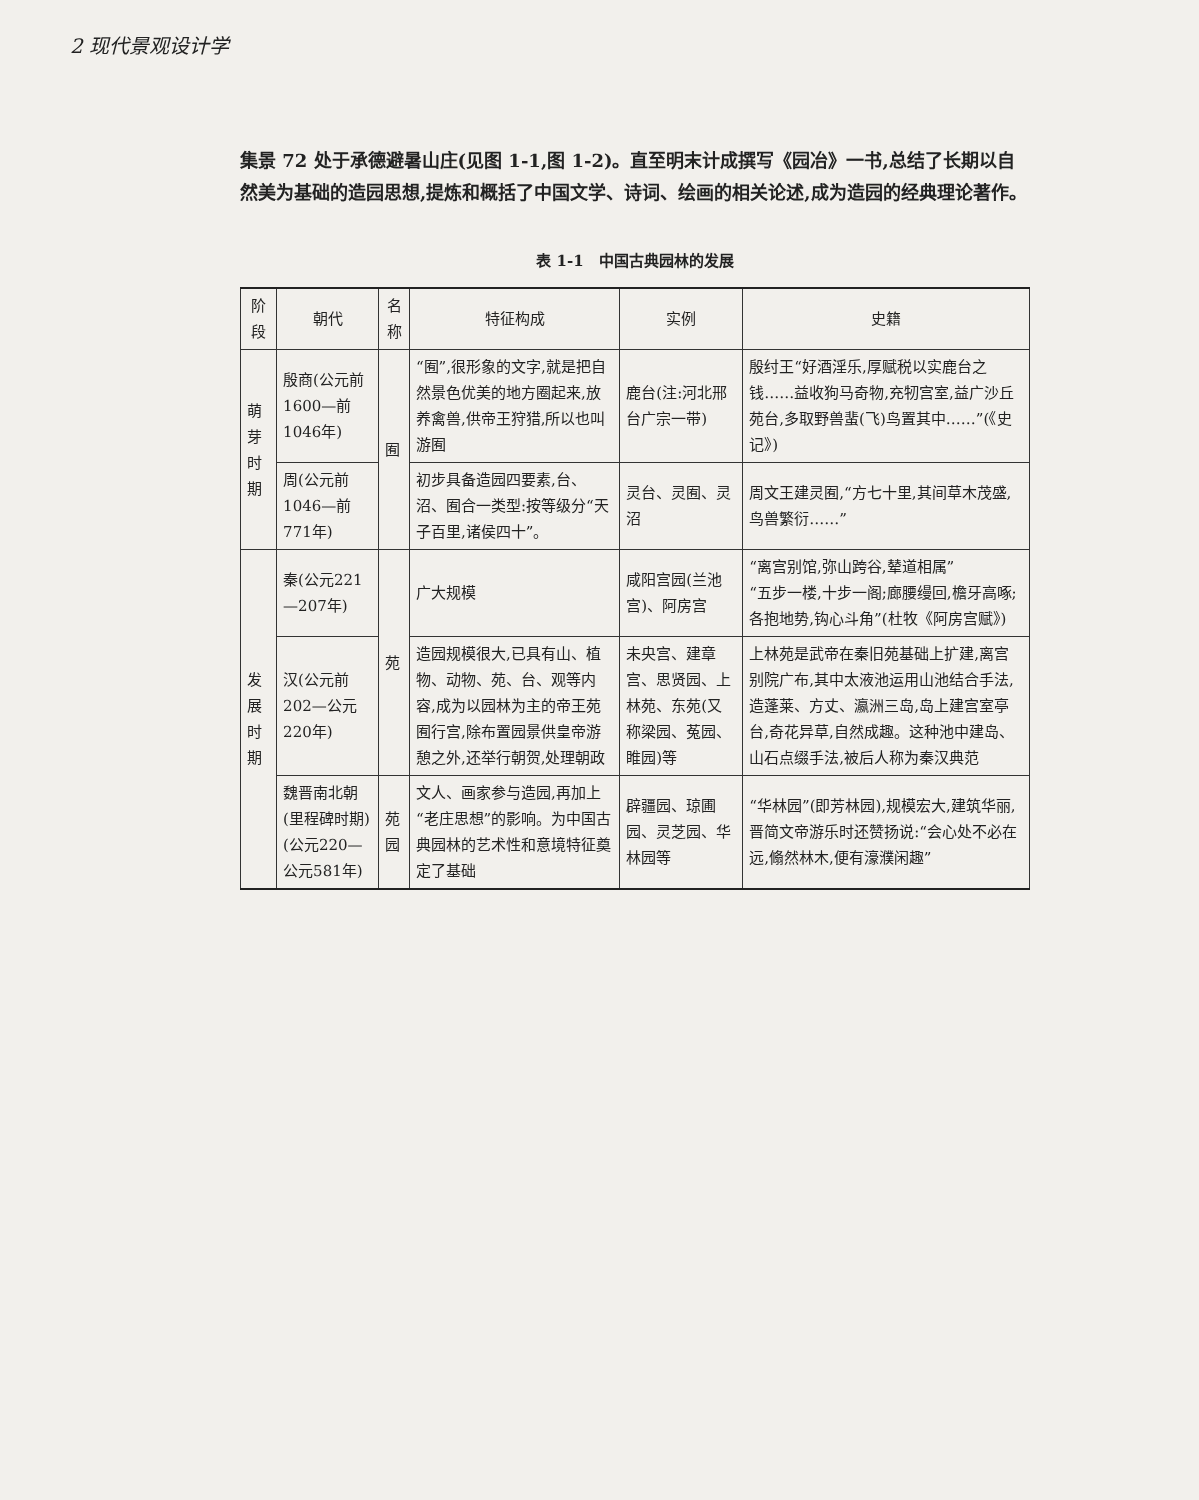2 现代景观设计学
集景 72 处于承德避暑山庄(见图 1-1,图 1-2)。直至明末计成撰写《园冶》一书,总结了长期以自然美为基础的造园思想,提炼和概括了中国文学、诗词、绘画的相关论述,成为造园的经典理论著作。
表 1-1　中国古典园林的发展
| 阶段 | 朝代 | 名称 | 特征构成 | 实例 | 史籍 |
| --- | --- | --- | --- | --- | --- |
| 萌芽时期 | 殷商(公元前1600—前1046年) | 囿 | “囿”,很形象的文字,就是把自然景色优美的地方圈起来,放养禽兽,供帝王狩猎,所以也叫游囿 | 鹿台(注:河北邢台广宗一带) | 殷纣王“好酒淫乐,厚赋税以实鹿台之钱……益收狗马奇物,充牣宫室,益广沙丘苑台,多取野兽蜚(飞)鸟置其中……”(《史记》) |
| | 周(公元前1046—前771年) | | 初步具备造园四要素,台、沼、囿合一类型:按等级分“天子百里,诸侯四十”。 | 灵台、灵囿、灵沼 | 周文王建灵囿,“方七十里,其间草木茂盛,鸟兽繁衍……” |
| 发展时期 | 秦(公元221—207年) | 苑 | 广大规模 | 咸阳宫园(兰池宫)、阿房宫 | “离宫别馆,弥山跨谷,辇道相属” “五步一楼,十步一阁;廊腰缦回,檐牙高啄;各抱地势,钩心斗角”(杜牧《阿房宫赋》) |
| | 汉(公元前202—公元220年) | | 造园规模很大,已具有山、植物、动物、苑、台、观等内容,成为以园林为主的帝王苑囿行宫,除布置园景供皇帝游憩之外,还举行朝贺,处理朝政 | 未央宫、建章宫、思贤园、上林苑、东苑(又称梁园、菟园、睢园)等 | 上林苑是武帝在秦旧苑基础上扩建,离宫别院广布,其中太液池运用山池结合手法,造蓬莱、方丈、瀛洲三岛,岛上建宫室亭台,奇花异草,自然成趣。这种池中建岛、山石点缀手法,被后人称为秦汉典范 |
| | 魏晋南北朝(里程碑时期)(公元220—公元581年) | 苑园 | 文人、画家参与造园,再加上“老庄思想”的影响。为中国古典园林的艺术性和意境特征奠定了基础 | 辟疆园、琼圃园、灵芝园、华林园等 | “华林园”(即芳林园),规模宏大,建筑华丽,晋简文帝游乐时还赞扬说:“会心处不必在远,翛然林木,便有濠濮闲趣” |